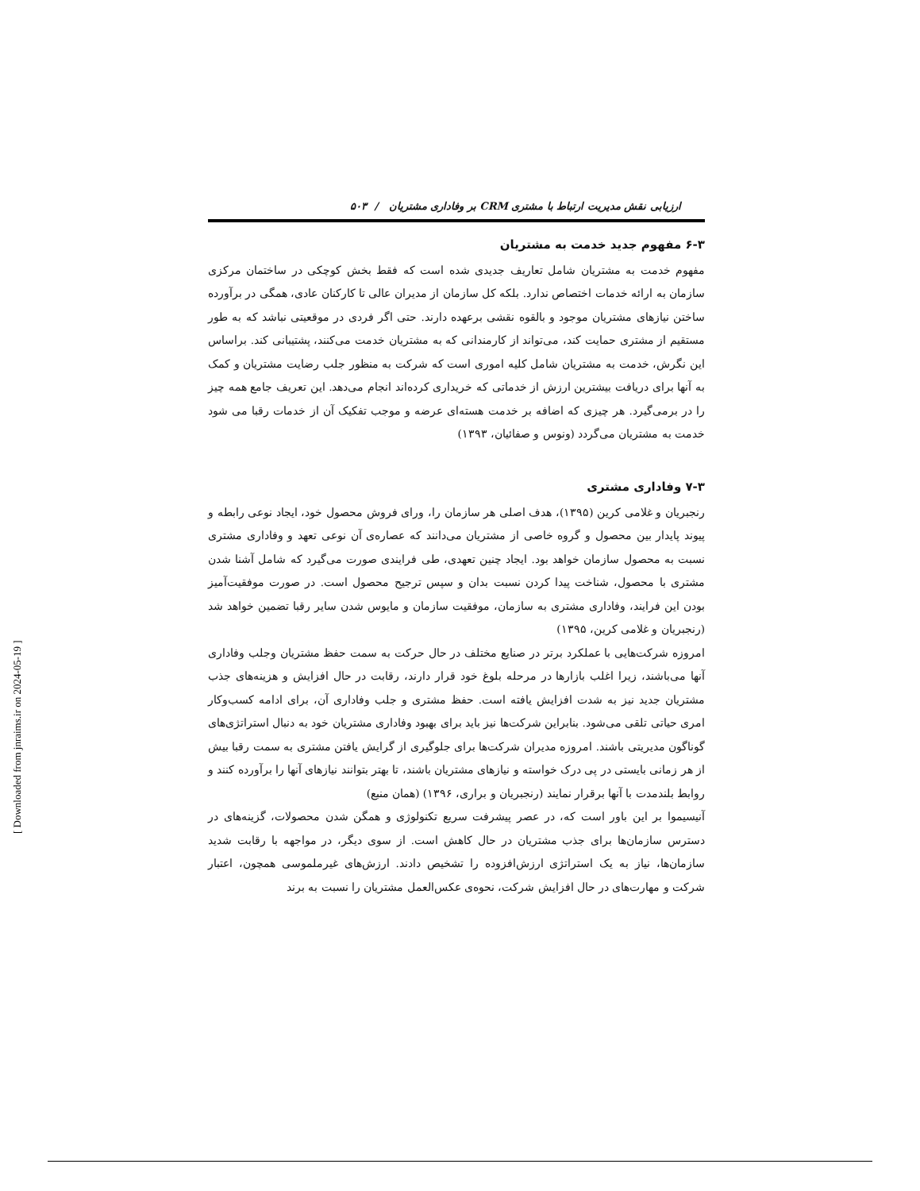ارزیابی نقش مدیریت ارتباط با مشتری CRM بر وفاداری مشتریان / ۵۰۳
۶-۳ مفهوم جدید خدمت به مشتریان
مفهوم خدمت به مشتریان شامل تعاریف جدیدی شده است که فقط بخش کوچکی در ساختمان مرکزی سازمان به ارائه خدمات اختصاص ندارد. بلکه کل سازمان از مدیران عالی تا کارکنان عادی، همگی در برآورده ساختن نیازهای مشتریان موجود و بالقوه نقشی برعهده دارند. حتی اگر فردی در موقعیتی نباشد که به طور مستقیم از مشتری حمایت کند، می‌تواند از کارمندانی که به مشتریان خدمت می‌کنند، پشتیبانی کند. براساس این نگرش، خدمت به مشتریان شامل کلیه اموری است که شرکت به منظور جلب رضایت مشتریان و کمک به آنها برای دریافت بیشترین ارزش از خدماتی که خریداری کرده‌اند انجام می‌دهد. این تعریف جامع همه چیز را در برمی‌گیرد. هر چیزی که اضافه بر خدمت هسته‌ای عرضه و موجب تفکیک آن از خدمات رقبا می شود خدمت به مشتریان می‌گردد (ونوس و صفائیان، ۱۳۹۳)
۷-۳ وفاداری مشتری
رنجبریان و غلامی کرین (۱۳۹۵)، هدف اصلی هر سازمان را، ورای فروش محصول خود، ایجاد نوعی رابطه و پیوند پایدار بین محصول و گروه خاصی از مشتریان می‌دانند که عصاره‌ی آن نوعی تعهد و وفاداری مشتری نسبت به محصول سازمان خواهد بود. ایجاد چنین تعهدی، طی فرایندی صورت می‌گیرد که شامل آشنا شدن مشتری با محصول، شناخت پیدا کردن نسبت بدان و سپس ترجیح محصول است. در صورت موفقیت‌آمیز بودن این فرایند، وفاداری مشتری به سازمان، موفقیت سازمان و مایوس شدن سایر رقبا تضمین خواهد شد (رنجبریان و غلامی کرین، ۱۳۹۵)
امروزه شرکت‌هایی با عملکرد برتر در صنایع مختلف در حال حرکت به سمت حفظ مشتریان وجلب وفاداری آنها می‌باشند، زیرا اغلب بازارها در مرحله بلوغ خود قرار دارند، رقابت در حال افزایش و هزینه‌های جذب مشتریان جدید نیز به شدت افزایش یافته است. حفظ مشتری و جلب وفاداری آن، برای ادامه کسب‌وکار امری حیاتی تلقی می‌شود. بنابراین شرکت‌ها نیز باید برای بهبود وفاداری مشتریان خود به دنبال استراتژی‌های گوناگون مدیریتی باشند. امروزه مدیران شرکت‌ها برای جلوگیری از گرایش یافتن مشتری به سمت رقبا بیش از هر زمانی بایستی در پی درک خواسته و نیازهای مشتریان باشند، تا بهتر بتوانند نیازهای آنها را برآورده کنند و روابط بلندمدت با آنها برقرار نمایند (رنجبریان و براری، ۱۳۹۶) (همان منبع)
آنیسیموا بر این باور است که، در عصر پیشرفت سریع تکنولوژی و همگن شدن محصولات، گزینه‌های در دسترس سازمان‌ها برای جذب مشتریان در حال کاهش است. از سوی دیگر، در مواجهه با رقابت شدید سازمان‌ها، نیاز به یک استراتژی ارزش‌افزوده را تشخیص دادند. ارزش‌های غیرملموسی همچون، اعتبار شرکت و مهارت‌های در حال افزایش شرکت، نحوه‌ی عکس‌العمل مشتریان را نسبت به برند
[ Downloaded from jnraims.ir on 2024-05-19 ]